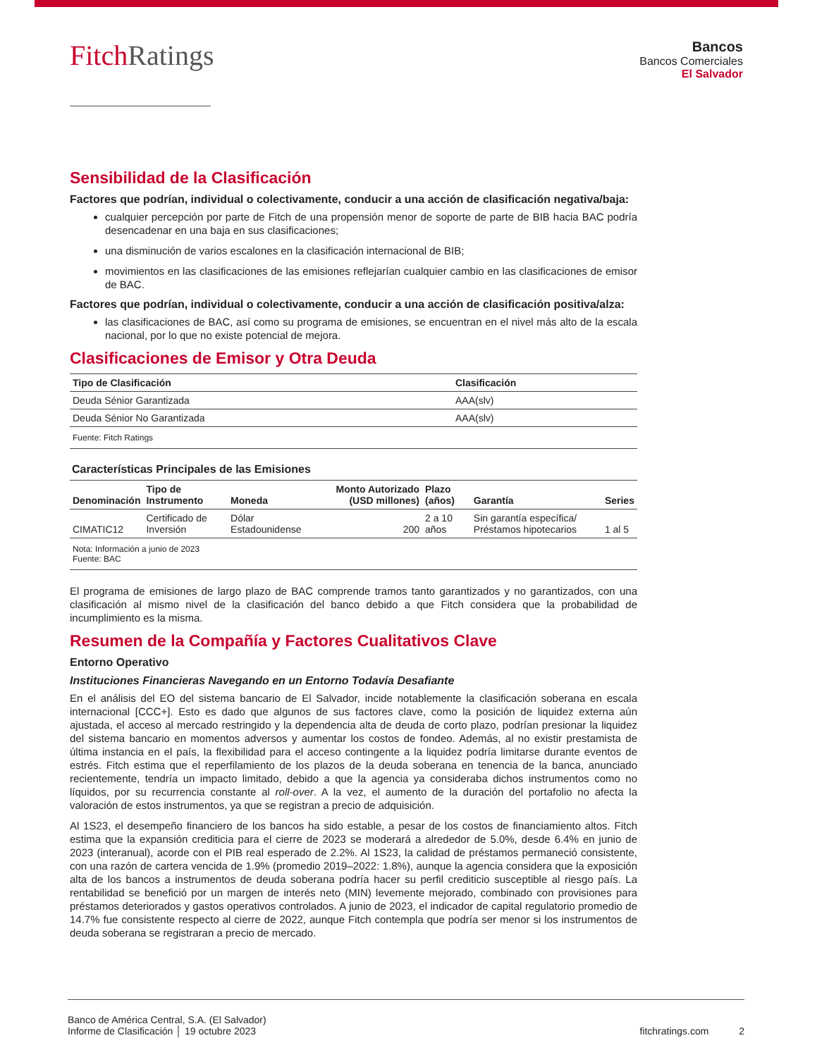FitchRatings
Bancos
Bancos Comerciales
El Salvador
Sensibilidad de la Clasificación
Factores que podrían, individual o colectivamente, conducir a una acción de clasificación negativa/baja:
cualquier percepción por parte de Fitch de una propensión menor de soporte de parte de BIB hacia BAC podría desencadenar en una baja en sus clasificaciones;
una disminución de varios escalones en la clasificación internacional de BIB;
movimientos en las clasificaciones de las emisiones reflejarían cualquier cambio en las clasificaciones de emisor de BAC.
Factores que podrían, individual o colectivamente, conducir a una acción de clasificación positiva/alza:
las clasificaciones de BAC, así como su programa de emisiones, se encuentran en el nivel más alto de la escala nacional, por lo que no existe potencial de mejora.
Clasificaciones de Emisor y Otra Deuda
| Tipo de Clasificación | Clasificación |
| --- | --- |
| Deuda Sénior Garantizada | AAA(slv) |
| Deuda Sénior No Garantizada | AAA(slv) |
Fuente: Fitch Ratings
Características Principales de las Emisiones
| Denominación | Tipo de Instrumento | Moneda | Monto Autorizado (USD millones) | Plazo (años) | Garantía | Series |
| --- | --- | --- | --- | --- | --- | --- |
| CIMATIC12 | Certificado de Inversión | Dólar Estadounidense | 200 | 2 a 10 años | Sin garantía específica/ Préstamos hipotecarios | 1 al 5 |
Nota: Información a junio de 2023
Fuente: BAC
El programa de emisiones de largo plazo de BAC comprende tramos tanto garantizados y no garantizados, con una clasificación al mismo nivel de la clasificación del banco debido a que Fitch considera que la probabilidad de incumplimiento es la misma.
Resumen de la Compañía y Factores Cualitativos Clave
Entorno Operativo
Instituciones Financieras Navegando en un Entorno Todavía Desafiante
En el análisis del EO del sistema bancario de El Salvador, incide notablemente la clasificación soberana en escala internacional [CCC+]. Esto es dado que algunos de sus factores clave, como la posición de liquidez externa aún ajustada, el acceso al mercado restringido y la dependencia alta de deuda de corto plazo, podrían presionar la liquidez del sistema bancario en momentos adversos y aumentar los costos de fondeo. Además, al no existir prestamista de última instancia en el país, la flexibilidad para el acceso contingente a la liquidez podría limitarse durante eventos de estrés. Fitch estima que el reperfilamiento de los plazos de la deuda soberana en tenencia de la banca, anunciado recientemente, tendría un impacto limitado, debido a que la agencia ya consideraba dichos instrumentos como no líquidos, por su recurrencia constante al roll-over. A la vez, el aumento de la duración del portafolio no afecta la valoración de estos instrumentos, ya que se registran a precio de adquisición.
Al 1S23, el desempeño financiero de los bancos ha sido estable, a pesar de los costos de financiamiento altos. Fitch estima que la expansión crediticia para el cierre de 2023 se moderará a alrededor de 5.0%, desde 6.4% en junio de 2023 (interanual), acorde con el PIB real esperado de 2.2%. Al 1S23, la calidad de préstamos permaneció consistente, con una razón de cartera vencida de 1.9% (promedio 2019–2022: 1.8%), aunque la agencia considera que la exposición alta de los bancos a instrumentos de deuda soberana podría hacer su perfil crediticio susceptible al riesgo país. La rentabilidad se benefició por un margen de interés neto (MIN) levemente mejorado, combinado con provisiones para préstamos deteriorados y gastos operativos controlados. A junio de 2023, el indicador de capital regulatorio promedio de 14.7% fue consistente respecto al cierre de 2022, aunque Fitch contempla que podría ser menor si los instrumentos de deuda soberana se registraran a precio de mercado.
Banco de América Central, S.A. (El Salvador)
Informe de Clasificación │ 19 octubre 2023
fitchratings.com 2